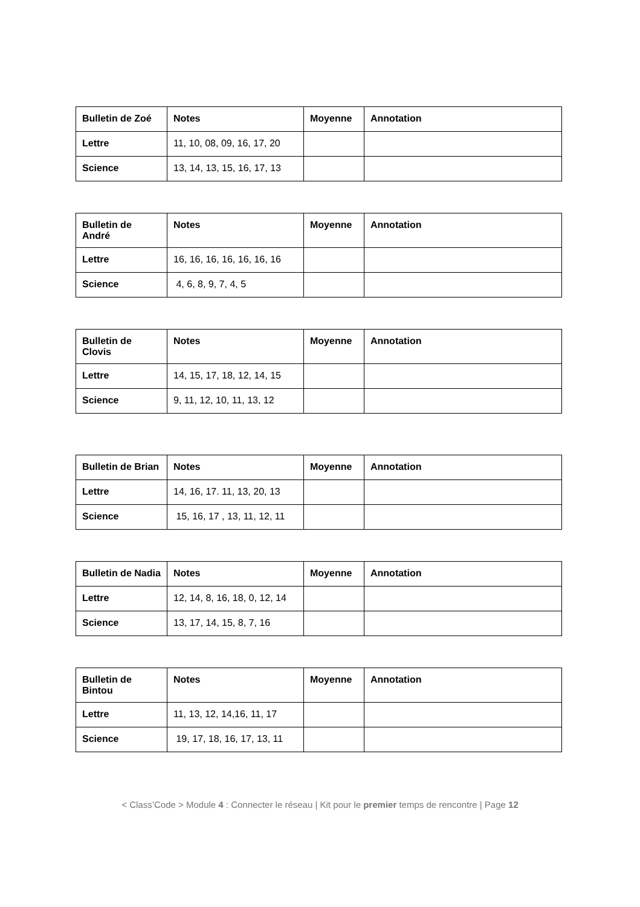| Bulletin de Zoé | Notes | Moyenne | Annotation |
| --- | --- | --- | --- |
| Lettre | 11, 10, 08, 09, 16, 17, 20 | | |
| Science | 13, 14, 13, 15, 16, 17, 13 | | |
| Bulletin de André | Notes | Moyenne | Annotation |
| --- | --- | --- | --- |
| Lettre | 16, 16, 16, 16, 16, 16, 16 | | |
| Science | 4, 6, 8, 9, 7, 4, 5 | | |
| Bulletin de Clovis | Notes | Moyenne | Annotation |
| --- | --- | --- | --- |
| Lettre | 14, 15, 17, 18, 12, 14, 15 | | |
| Science | 9, 11, 12, 10, 11, 13, 12 | | |
| Bulletin de Brian | Notes | Moyenne | Annotation |
| --- | --- | --- | --- |
| Lettre | 14, 16, 17. 11, 13, 20, 13 | | |
| Science | 15, 16, 17 , 13, 11, 12, 11 | | |
| Bulletin de Nadia | Notes | Moyenne | Annotation |
| --- | --- | --- | --- |
| Lettre | 12, 14, 8, 16, 18, 0, 12, 14 | | |
| Science | 13, 17, 14, 15, 8, 7, 16 | | |
| Bulletin de Bintou | Notes | Moyenne | Annotation |
| --- | --- | --- | --- |
| Lettre | 11, 13, 12, 14,16, 11, 17 | | |
| Science | 19, 17, 18, 16, 17, 13, 11 | | |
< Class’Code > Module 4 : Connecter le réseau | Kit pour le premier temps de rencontre | Page 12